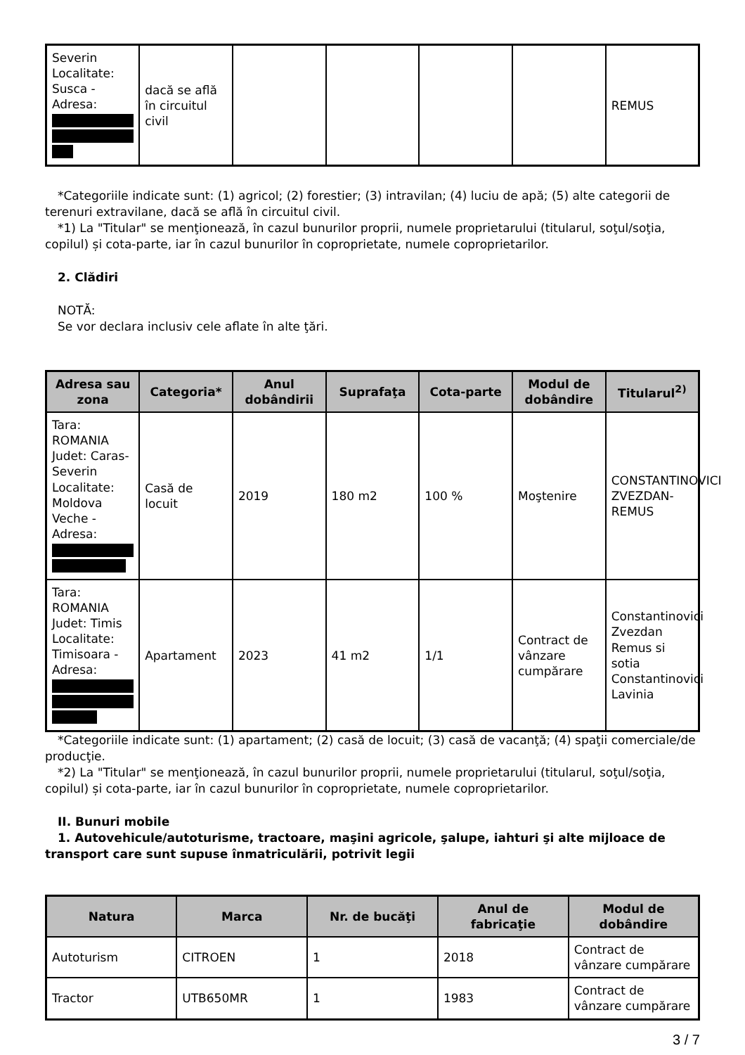| Severin Localitate: Susca - Adresa: | dacă se află în circuitul civil | | | | | REMUS |
*Categoriile indicate sunt: (1) agricol; (2) forestier; (3) intravilan; (4) luciu de apă; (5) alte categorii de terenuri extravilane, dacă se află în circuitul civil.
*1) La "Titular" se menţionează, în cazul bunurilor proprii, numele proprietarului (titularul, soţul/soţia, copilul) și cota-parte, iar în cazul bunurilor în coproprietate, numele coproprietarilor.
2. Clădiri
NOTĂ:
Se vor declara inclusiv cele aflate în alte ţări.
| Adresa sau zona | Categoria* | Anul dobândirii | Suprafaţa | Cota-parte | Modul de dobândire | Titularul<sup>2)</sup> |
| --- | --- | --- | --- | --- | --- | --- |
| Tara: ROMANIA Judet: Caras-Severin Localitate: Moldova Veche - Adresa: | Casă de locuit | 2019 | 180 m2 | 100 % | Moştenire | CONSTANTINOVICI ZVEZDAN-REMUS |
| Tara: ROMANIA Judet: Timis Localitate: Timisoara - Adresa: | Apartament | 2023 | 41 m2 | 1/1 | Contract de vânzare cumpărare | Constantinovici Zvezdan Remus si sotia Constantinovici Lavinia |
*Categoriile indicate sunt: (1) apartament; (2) casă de locuit; (3) casă de vacanţă; (4) spaţii comerciale/de producţie.
*2) La "Titular" se menţionează, în cazul bunurilor proprii, numele proprietarului (titularul, soţul/soţia, copilul) și cota-parte, iar în cazul bunurilor în coproprietate, numele coproprietarilor.
II. Bunuri mobile
1. Autovehicule/autoturisme, tractoare, maşini agricole, şalupe, iahturi şi alte mijloace de transport care sunt supuse înmatriculării, potrivit legii
| Natura | Marca | Nr. de bucăţi | Anul de fabricaţie | Modul de dobândire |
| --- | --- | --- | --- | --- |
| Autoturism | CITROEN | 1 | 2018 | Contract de vânzare cumpărare |
| Tractor | UTB650MR | 1 | 1983 | Contract de vânzare cumpărare |
3 / 7